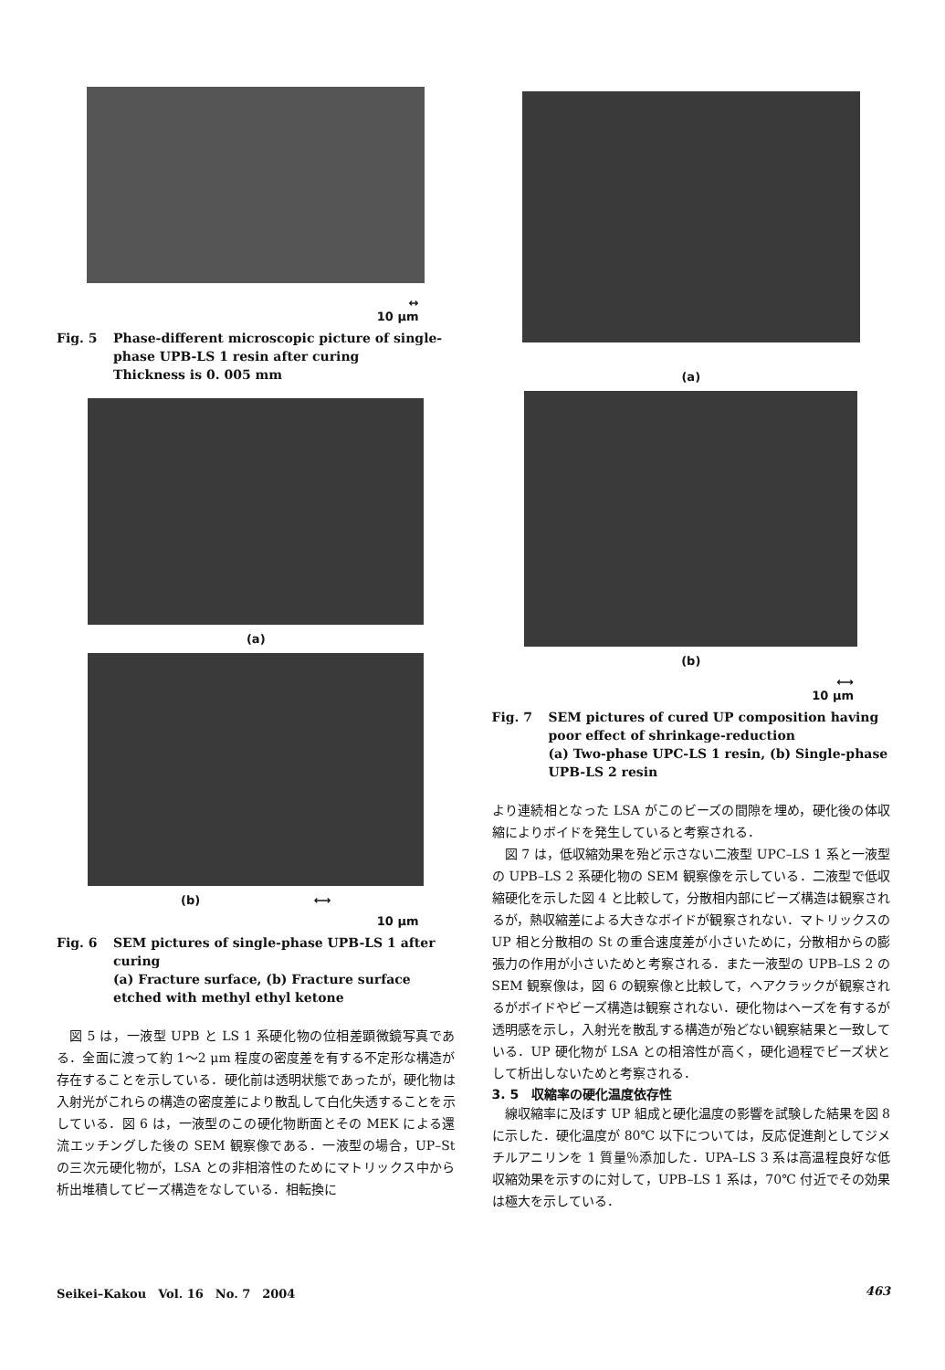↔
10 μm
Fig. 5 Phase-different microscopic picture of single-phase UPB-LS 1 resin after curing
Thickness is 0. 005 mm
(a)
(b) ⟷
10 μm
Fig. 6 SEM pictures of single-phase UPB-LS 1 after curing
(a) Fracture surface, (b) Fracture surface etched with methyl ethyl ketone
図 5 は，一液型 UPB と LS 1 系硬化物の位相差顕微鏡写真である．全面に渡って約 1～2 μm 程度の密度差を有する不定形な構造が存在することを示している．硬化前は透明状態であったが，硬化物は入射光がこれらの構造の密度差により散乱して白化失透することを示している．図 6 は，一液型のこの硬化物断面とその MEK による還流エッチングした後の SEM 観察像である．一液型の場合，UP–St の三次元硬化物が，LSA との非相溶性のためにマトリックス中から析出堆積してビーズ構造をなしている．相転換に
(a)
(b)
⟷
10 μm
Fig. 7 SEM pictures of cured UP composition having poor effect of shrinkage-reduction
(a) Two-phase UPC-LS 1 resin, (b) Single-phase UPB-LS 2 resin
より連続相となった LSA がこのビーズの間隙を埋め，硬化後の体収縮によりボイドを発生していると考察される．
図 7 は，低収縮効果を殆ど示さない二液型 UPC–LS 1 系と一液型の UPB–LS 2 系硬化物の SEM 観察像を示している．二液型で低収縮硬化を示した図 4 と比較して，分散相内部にビーズ構造は観察されるが，熱収縮差による大きなボイドが観察されない．マトリックスの UP 相と分散相の St の重合速度差が小さいために，分散相からの膨張力の作用が小さいためと考察される．また一液型の UPB–LS 2 の SEM 観察像は，図 6 の観察像と比較して，ヘアクラックが観察されるがボイドやビーズ構造は観察されない．硬化物はヘーズを有するが透明感を示し，入射光を散乱する構造が殆どない観察結果と一致している．UP 硬化物が LSA との相溶性が高く，硬化過程でビーズ状として析出しないためと考察される．
3. 5　収縮率の硬化温度依存性
線収縮率に及ぼす UP 組成と硬化温度の影響を試験した結果を図 8 に示した．硬化温度が 80℃ 以下については，反応促進剤としてジメチルアニリンを 1 質量％添加した．UPA–LS 3 系は高温程良好な低収縮効果を示すのに対して，UPB–LS 1 系は，70℃ 付近でその効果は極大を示している．
Seikei–Kakou　Vol. 16　No. 7　2004 463